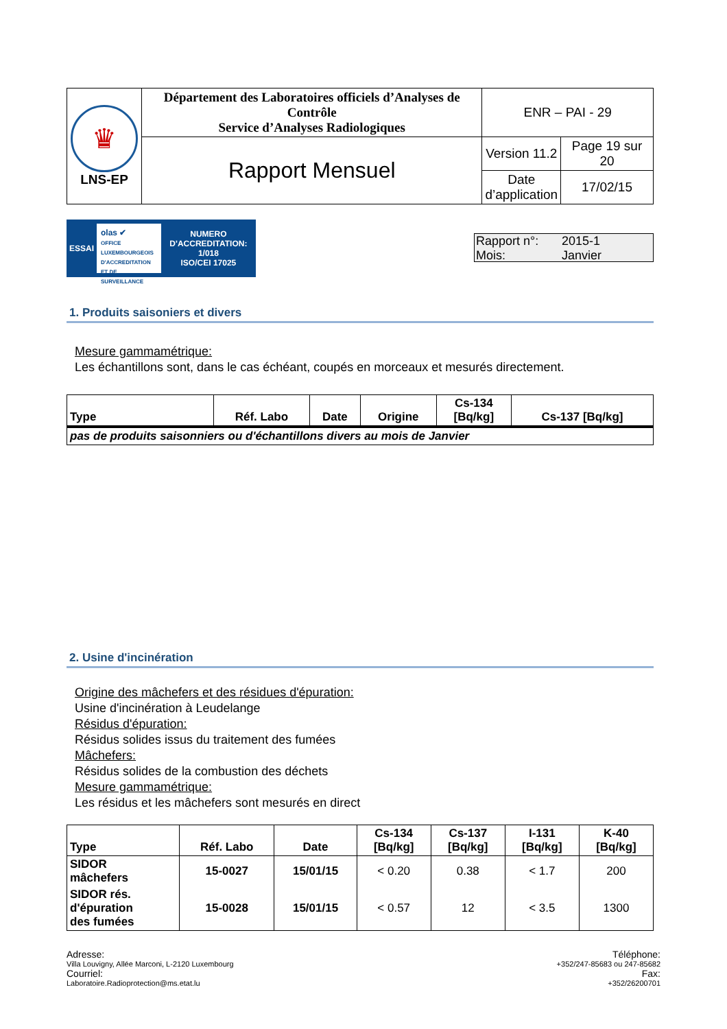| ♛ LNS-EP | Département des Laboratoires officiels d’Analyses de Contrôle Service d’Analyses Radiologiques | ENR – PAI - 29 | |
| | Rapport Mensuel | Version 11.2 | Page 19 sur 20 |
| | | Date d’application | 17/02/15 |
ESSAI olas ✔
OFFICE LUXEMBOURGEOIS D'ACCREDITATION ET DE SURVEILLANCE NUMERO D'ACCREDITATION:
1/018
ISO/CEI 17025
Rapport n°: 2015-1 Mois: Janvier
1. Produits saisoniers et divers
Mesure gammamétrique:
Les échantillons sont, dans le cas échéant, coupés en morceaux et mesurés directement.
| Type | Réf. Labo | Date | Origine | Cs-134 [Bq/kg] | Cs-137 [Bq/kg] |
| --- | --- | --- | --- | --- | --- |
| pas de produits saisonniers ou d'échantillons divers au mois de Janvier | | | | | |
2. Usine d'incinération
Origine des mâchefers et des résidues d'épuration:
Usine d'incinération à Leudelange
Résidus d'épuration:
Résidus solides issus du traitement des fumées
Mâchefers:
Résidus solides de la combustion des déchets
Mesure gammamétrique:
Les résidus et les mâchefers sont mesurés en direct
| Type | Réf. Labo | Date | Cs-134 [Bq/kg] | Cs-137 [Bq/kg] | I-131 [Bq/kg] | K-40 [Bq/kg] |
| --- | --- | --- | --- | --- | --- | --- |
| SIDOR mâchefers | 15-0027 | 15/01/15 | < 0.20 | 0.38 | < 1.7 | 200 |
| SIDOR rés. d'épuration des fumées | 15-0028 | 15/01/15 | < 0.57 | 12 | < 3.5 | 1300 |
Adresse:
Villa Louvigny, Allée Marconi, L-2120 Luxembourg
Courriel:
Laboratoire.Radioprotection@ms.etat.lu
Téléphone:
+352/247-85683 ou 247-85682
Fax:
+352/26200701